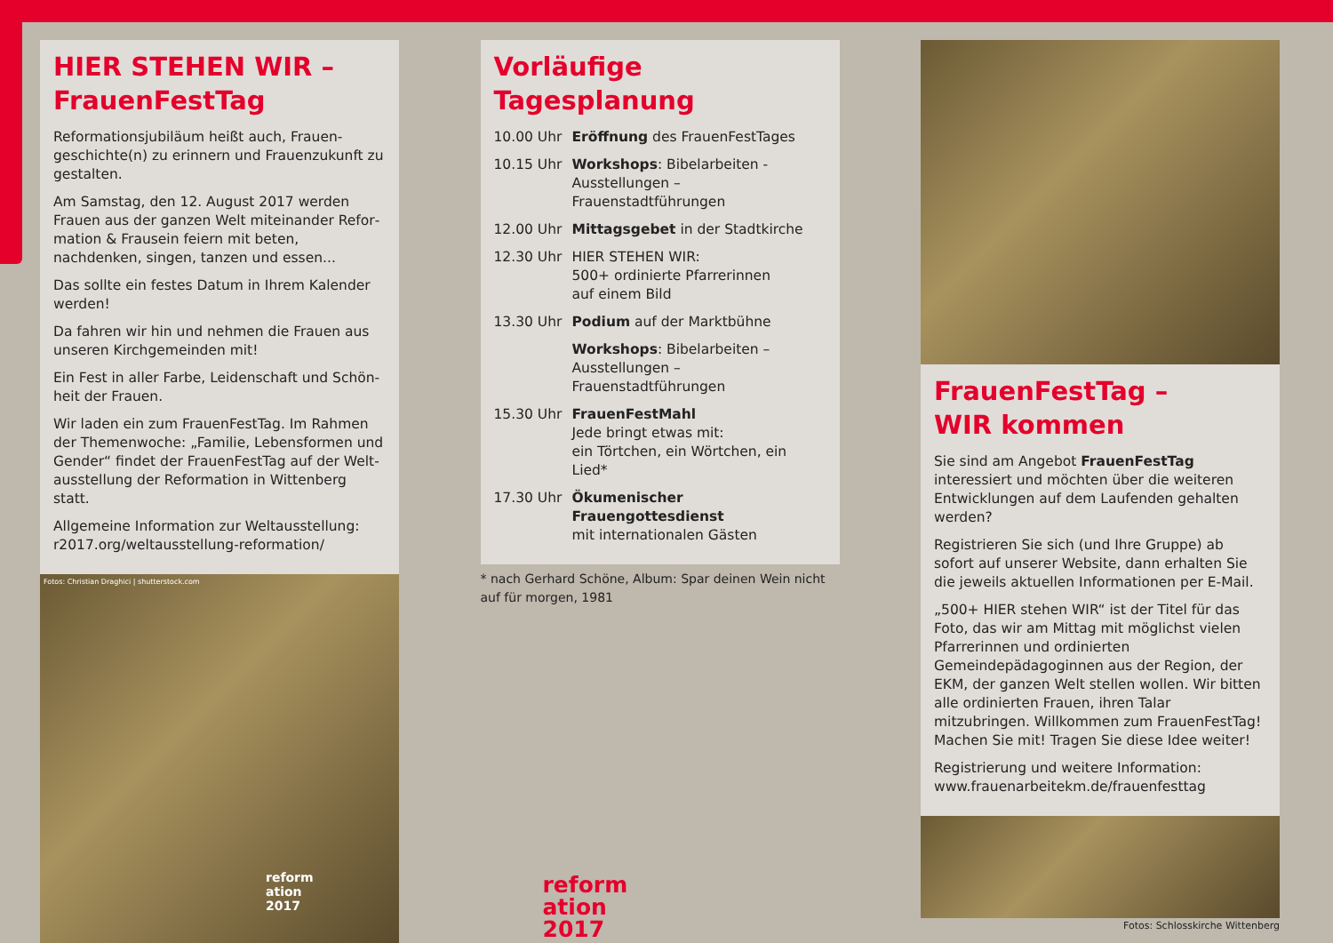HIER STEHEN WIR –
FrauenFestTag
Reformationsjubiläum heißt auch, Frauen­geschichte(n) zu erinnern und Frauenzukunft zu gestalten.
Am Samstag, den 12. August 2017 werden Frauen aus der ganzen Welt miteinander Refor­mation & Frausein feiern mit beten, nachdenken, singen, tanzen und essen...
Das sollte ein festes Datum in Ihrem Kalender werden!
Da fahren wir hin und nehmen die Frauen aus unseren Kirchgemeinden mit!
Ein Fest in aller Farbe, Leidenschaft und Schön­heit der Frauen.
Wir laden ein zum FrauenFestTag. Im Rahmen der Themenwoche: „Familie, Lebensformen und Gender“ findet der FrauenFestTag auf der Welt­ausstellung der Reformation in Wittenberg statt.
Allgemeine Information zur Weltausstellung:
r2017.org/weltausstellung-reformation/
Fotos: Christian Draghici | shutterstock.com
reform
ation
2017
Vorläufige Tagesplanung
| 10.00 Uhr | Eröffnung des FrauenFestTages |
| 10.15 Uhr | Workshops : Bibelarbeiten - Ausstel­lungen – Frauenstadtführungen |
| 12.00 Uhr | Mittagsgebet in der Stadtkirche |
| 12.30 Uhr | HIER STEHEN WIR: 500+ ordinierte Pfarrerinnen auf einem Bild |
| 13.30 Uhr | Podium auf der Marktbühne |
| | Workshops : Bibelarbeiten – Ausstel­lungen – Frauenstadtführungen |
| 15.30 Uhr | FrauenFestMahl Jede bringt etwas mit: ein Törtchen, ein Wörtchen, ein Lied* |
| 17.30 Uhr | Ökumenischer Frauengottesdienst mit internationalen Gästen |
* nach Gerhard Schöne, Album: Spar deinen Wein nicht auf für morgen, 1981
reform
ation
2017
FrauenFestTag –
WIR kommen
Sie sind am Angebot FrauenFestTag interessiert und möchten über die weiteren Entwicklungen auf dem Laufenden gehalten werden?
Registrieren Sie sich (und Ihre Gruppe) ab sofort auf unserer Website, dann erhalten Sie die je­weils aktuellen Informationen per E-Mail.
„500+ HIER stehen WIR“ ist der Titel für das Foto, das wir am Mittag mit möglichst vielen Pfarre­rinnen und ordinierten Gemeindepädagoginnen aus der Region, der EKM, der ganzen Welt stellen wollen. Wir bitten alle ordinierten Frauen, ihren Talar mitzubringen. Willkommen zum Frauen­FestTag! Machen Sie mit! Tragen Sie diese Idee weiter!
Registrierung und weitere Information:
www.frauenarbeitekm.de/frauenfesttag
Fotos: Schlosskirche Wittenberg